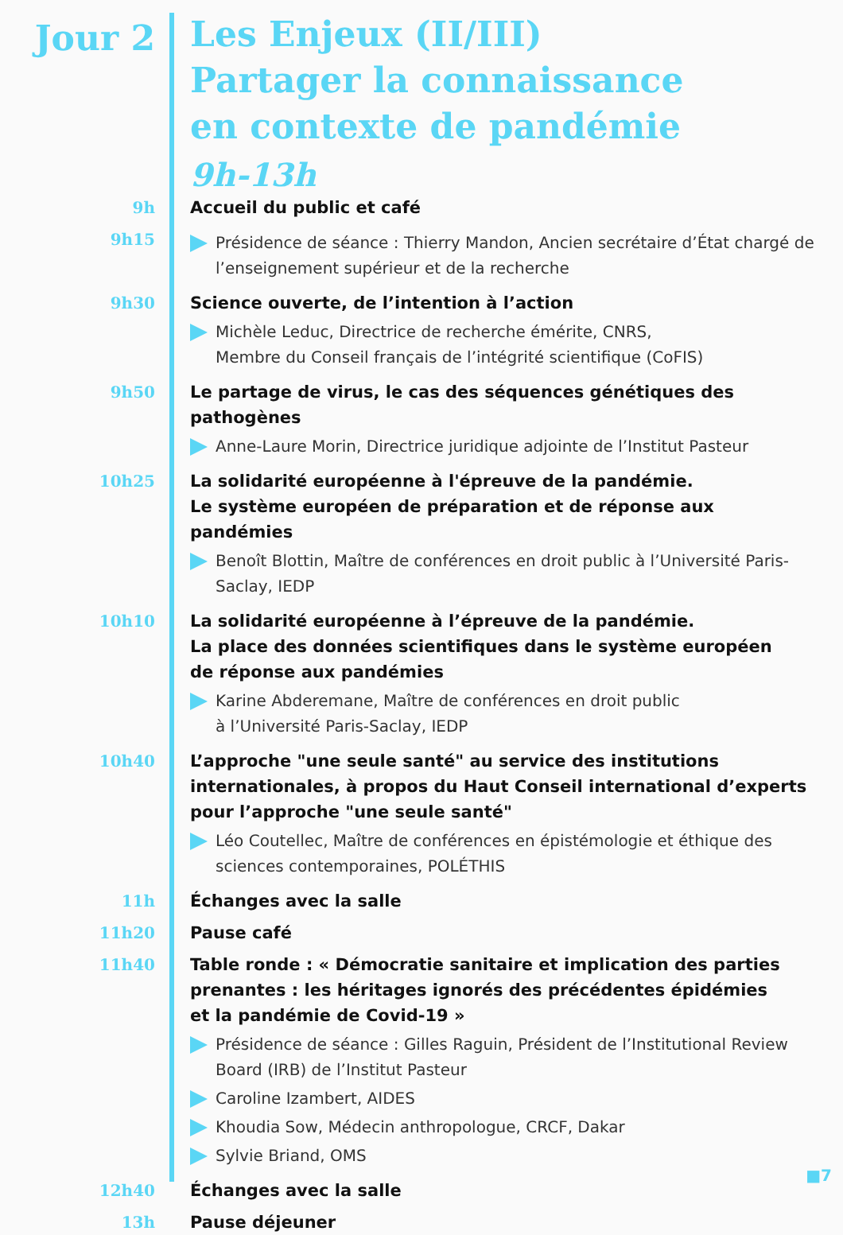Jour 2
Les Enjeux (II/III)
Partager la connaissance
en contexte de pandémie
9h-13h
9h
Accueil du public et café
9h15
Présidence de séance : Thierry Mandon, Ancien secrétaire d’État chargé de l’enseignement supérieur et de la recherche
9h30
Science ouverte, de l’intention à l’action
Michèle Leduc, Directrice de recherche émérite, CNRS,
Membre du Conseil français de l’intégrité scientifique (CoFIS)
9h50
Le partage de virus, le cas des séquences génétiques des pathogènes
Anne-Laure Morin, Directrice juridique adjointe de l’Institut Pasteur
10h25
La solidarité européenne à l'épreuve de la pandémie.
Le système européen de préparation et de réponse aux pandémies
Benoît Blottin, Maître de conférences en droit public à l’Université Paris-Saclay, IEDP
10h10
La solidarité européenne à l’épreuve de la pandémie.
La place des données scientifiques dans le système européen
de réponse aux pandémies
Karine Abderemane, Maître de conférences en droit public
à l’Université Paris-Saclay, IEDP
10h40
L’approche "une seule santé" au service des institutions internationales, à propos du Haut Conseil international d’experts pour l’approche "une seule santé"
Léo Coutellec, Maître de conférences en épistémologie et éthique des sciences contemporaines, POLÉTHIS
11h
Échanges avec la salle
11h20
Pause café
11h40
Table ronde : « Démocratie sanitaire et implication des parties prenantes : les héritages ignorés des précédentes épidémies
et la pandémie de Covid-19 »
Présidence de séance : Gilles Raguin, Président de l’Institutional Review Board (IRB) de l’Institut Pasteur
Caroline Izambert, AIDES
Khoudia Sow, Médecin anthropologue, CRCF, Dakar
Sylvie Briand, OMS
12h40
Échanges avec la salle
13h
Pause déjeuner
■7